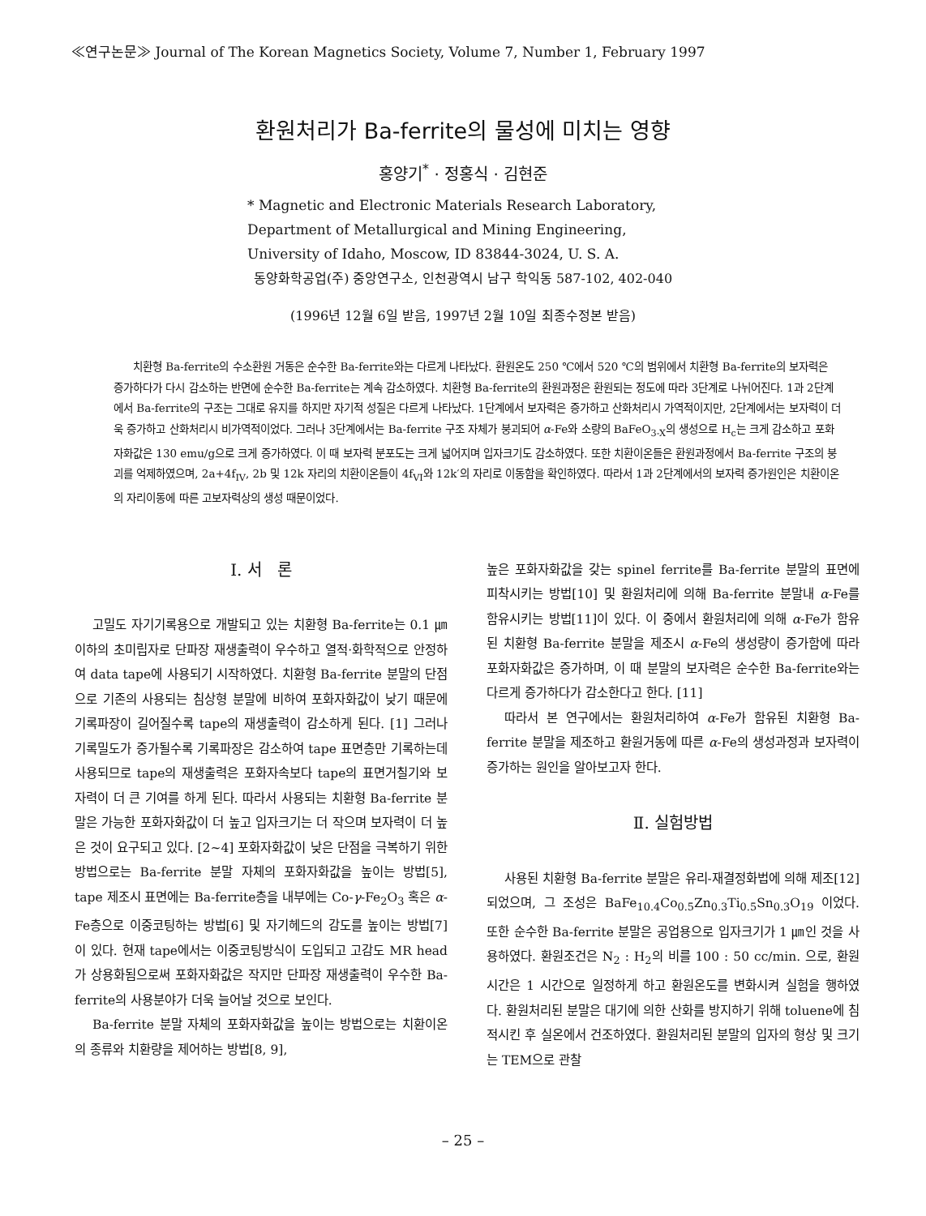≪연구논문≫ Journal of The Korean Magnetics Society, Volume 7, Number 1, February 1997
환원처리가 Ba-ferrite의 물성에 미치는 영향
홍양기<sup>*</sup> · 정홍식 · 김현준
* Magnetic and Electronic Materials Research Laboratory,
Department of Metallurgical and Mining Engineering,
University of Idaho, Moscow, ID 83844-3024, U. S. A.
동양화학공업(주) 중앙연구소, 인천광역시 남구 학익동 587-102, 402-040
(1996년 12월 6일 받음, 1997년 2월 10일 최종수정본 받음)
치환형 Ba-ferrite의 수소환원 거동은 순수한 Ba-ferrite와는 다르게 나타났다. 환원온도 250 ℃에서 520 ℃의 범위에서 치환형 Ba-ferrite의 보자력은 증가하다가 다시 감소하는 반면에 순수한 Ba-ferrite는 계속 감소하였다. 치환형 Ba-ferrite의 환원과정은 환원되는 정도에 따라 3단계로 나뉘어진다. 1과 2단계에서 Ba-ferrite의 구조는 그대로 유지를 하지만 자기적 성질은 다르게 나타났다. 1단계에서 보자력은 증가하고 산화처리시 가역적이지만, 2단계에서는 보자력이 더욱 증가하고 산화처리시 비가역적이었다. 그러나 3단계에서는 Ba-ferrite 구조 자체가 붕괴되어 α-Fe와 소량의 BaFeO<sub>3-X</sub>의 생성으로 H<sub>c</sub>는 크게 감소하고 포화자화값은 130 emu/g으로 크게 증가하였다. 이 때 보자력 분포도는 크게 넓어지며 입자크기도 감소하였다. 또한 치환이온들은 환원과정에서 Ba-ferrite 구조의 붕괴를 억제하였으며, 2a+4f<sub>IV</sub>, 2b 및 12k 자리의 치환이온들이 4f<sub>VI</sub>와 12k′의 자리로 이동함을 확인하였다. 따라서 1과 2단계에서의 보자력 증가원인은 치환이온의 자리이동에 따른 고보자력상의 생성 때문이었다.
I. 서 론
고밀도 자기기록용으로 개발되고 있는 치환형 Ba-ferrite는 0.1 ㎛ 이하의 초미립자로 단파장 재생출력이 우수하고 열적·화학적으로 안정하여 data tape에 사용되기 시작하였다. 치환형 Ba-ferrite 분말의 단점으로 기존의 사용되는 침상형 분말에 비하여 포화자화값이 낮기 때문에 기록파장이 길어질수록 tape의 재생출력이 감소하게 된다. [1] 그러나 기록밀도가 증가될수록 기록파장은 감소하여 tape 표면층만 기록하는데 사용되므로 tape의 재생출력은 포화자속보다 tape의 표면거칠기와 보자력이 더 큰 기여를 하게 된다. 따라서 사용되는 치환형 Ba-ferrite 분말은 가능한 포화자화값이 더 높고 입자크기는 더 작으며 보자력이 더 높은 것이 요구되고 있다. [2~4] 포화자화값이 낮은 단점을 극복하기 위한 방법으로는 Ba-ferrite 분말 자체의 포화자화값을 높이는 방법[5], tape 제조시 표면에는 Ba-ferrite층을 내부에는 Co-γ-Fe<sub>2</sub>O<sub>3</sub> 혹은 α-Fe층으로 이중코팅하는 방법[6] 및 자기헤드의 감도를 높이는 방법[7]이 있다. 현재 tape에서는 이중코팅방식이 도입되고 고감도 MR head가 상용화됨으로써 포화자화값은 작지만 단파장 재생출력이 우수한 Ba-ferrite의 사용분야가 더욱 늘어날 것으로 보인다.
Ba-ferrite 분말 자체의 포화자화값을 높이는 방법으로는 치환이온의 종류와 치환량을 제어하는 방법[8, 9],
높은 포화자화값을 갖는 spinel ferrite를 Ba-ferrite 분말의 표면에 피착시키는 방법[10] 및 환원처리에 의해 Ba-ferrite 분말내 α-Fe를 함유시키는 방법[11]이 있다. 이 중에서 환원처리에 의해 α-Fe가 함유된 치환형 Ba-ferrite 분말을 제조시 α-Fe의 생성량이 증가함에 따라 포화자화값은 증가하며, 이 때 분말의 보자력은 순수한 Ba-ferrite와는 다르게 증가하다가 감소한다고 한다. [11]
따라서 본 연구에서는 환원처리하여 α-Fe가 함유된 치환형 Ba-ferrite 분말을 제조하고 환원거동에 따른 α-Fe의 생성과정과 보자력이 증가하는 원인을 알아보고자 한다.
Ⅱ. 실험방법
사용된 치환형 Ba-ferrite 분말은 유리-재결정화법에 의해 제조[12]되었으며, 그 조성은 BaFe<sub>10.4</sub>Co<sub>0.5</sub>Zn<sub>0.3</sub>Ti<sub>0.5</sub>Sn<sub>0.3</sub>O<sub>19</sub> 이었다. 또한 순수한 Ba-ferrite 분말은 공업용으로 입자크기가 1 ㎛인 것을 사용하였다. 환원조건은 N<sub>2</sub> : H<sub>2</sub>의 비를 100 : 50 cc/min. 으로, 환원시간은 1 시간으로 일정하게 하고 환원온도를 변화시켜 실험을 행하였다. 환원처리된 분말은 대기에 의한 산화를 방지하기 위해 toluene에 침적시킨 후 실온에서 건조하였다. 환원처리된 분말의 입자의 형상 및 크기는 TEM으로 관찰
– 25 –